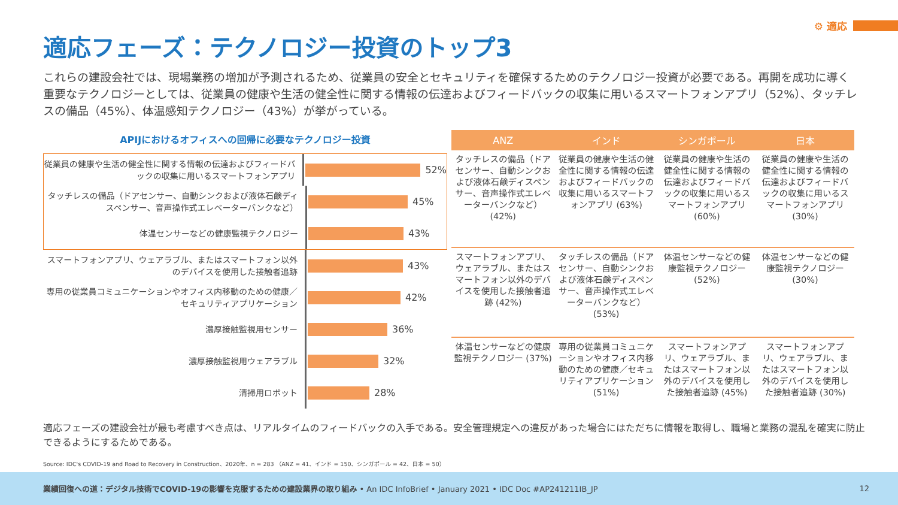⚙ 適応
適応フェーズ：テクノロジー投資のトップ3
これらの建設会社では、現場業務の増加が予測されるため、従業員の安全とセキュリティを確保するためのテクノロジー投資が必要である。再開を成功に導く重要なテクノロジーとしては、従業員の健康や生活の健全性に関する情報の伝達およびフィードバックの収集に用いるスマートフォンアプリ（52%）、タッチレスの備品（45%）、体温感知テクノロジー（43%）が挙がっている。
APIJにおけるオフィスへの回帰に必要なテクノロジー投資
従業員の健康や生活の健全性に関する情報の伝達およびフィードバックの収集に用いるスマートフォンアプリ
52%
タッチレスの備品（ドアセンサー、自動シンクおよび液体石鹸ディスペンサー、音声操作式エレベーターバンクなど）
45%
体温センサーなどの健康監視テクノロジー
43%
スマートフォンアプリ、ウェアラブル、またはスマートフォン以外のデバイスを使用した接触者追跡
43%
専用の従業員コミュニケーションやオフィス内移動のための健康／セキュリティアプリケーション
42%
濃厚接触監視用センサー
36%
濃厚接触監視用ウェアラブル
32%
清掃用ロボット
28%
| ANZ | インド | シンガポール | 日本 |
| --- | --- | --- | --- |
| タッチレスの備品（ドアセンサー、自動シンクおよび液体石鹸ディスペンサー、音声操作式エレベーターバンクなど）(42%) | 従業員の健康や生活の健全性に関する情報の伝達およびフィードバックの収集に用いるスマートフォンアプリ (63%) | 従業員の健康や生活の健全性に関する情報の伝達およびフィードバックの収集に用いるスマートフォンアプリ (60%) | 従業員の健康や生活の健全性に関する情報の伝達およびフィードバックの収集に用いるスマートフォンアプリ (30%) |
| スマートフォンアプリ、ウェアラブル、またはスマートフォン以外のデバイスを使用した接触者追跡 (42%) | タッチレスの備品（ドアセンサー、自動シンクおよび液体石鹸ディスペンサー、音声操作式エレベーターバンクなど）(53%) | 体温センサーなどの健康監視テクノロジー (52%) | 体温センサーなどの健康監視テクノロジー (30%) |
| 体温センサーなどの健康監視テクノロジー (37%) | 専用の従業員コミュニケーションやオフィス内移動のための健康／セキュリティアプリケーション (51%) | スマートフォンアプリ、ウェアラブル、またはスマートフォン以外のデバイスを使用した接触者追跡 (45%) | スマートフォンアプリ、ウェアラブル、またはスマートフォン以外のデバイスを使用した接触者追跡 (30%) |
適応フェーズの建設会社が最も考慮すべき点は、リアルタイムのフィードバックの入手である。安全管理規定への違反があった場合にはただちに情報を取得し、職場と業務の混乱を確実に防止できるようにするためである。
Source: IDC's COVID-19 and Road to Recovery in Construction、2020年、n = 283 （ANZ = 41、インド = 150、シンガポール = 42、日本 = 50）
業績回復への道：デジタル技術でCOVID-19の影響を克服するための建設業界の取り組み • An IDC InfoBrief • January 2021 • IDC Doc #AP241211IB_JP 12